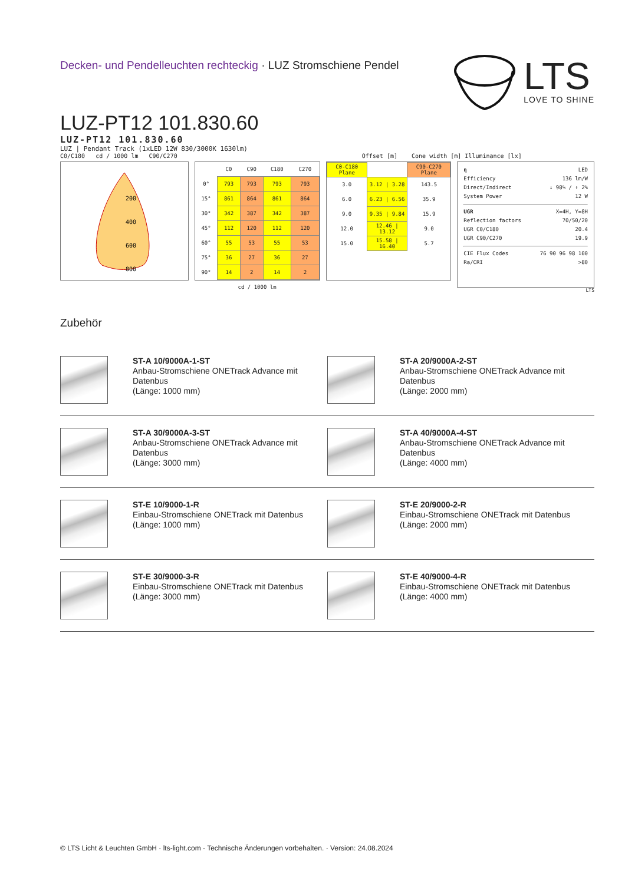Decken- und Pendelleuchten rechteckig · LUZ Stromschiene Pendel
LTS
LOVE TO SHINE
LUZ-PT12 101.830.60
LUZ-PT12 101.830.60
LUZ | Pendant Track (1xLED 12W 830/3000K 1630lm)
C0/C180 cd / 1000 lm C90/C270 Offset [m] Cone width [m] Illuminance [lx]
200
400
600
800
| | C0 | C90 | C180 | C270 |
| --- | --- | --- | --- | --- |
| 0° | 793 | 793 | 793 | 793 |
| 15° | 861 | 864 | 861 | 864 |
| 30° | 342 | 387 | 342 | 387 |
| 45° | 112 | 120 | 112 | 120 |
| 60° | 55 | 53 | 55 | 53 |
| 75° | 36 | 27 | 36 | 27 |
| 90° | 14 | 2 | 14 | 2 |
| cd / 1000 lm | | | | |
| C0-C180 Plane | | C90-C270 Plane |
| 3.0 | 3.12 / 3.28 | 143.5 |
| 6.0 | 6.23 / 6.56 | 35.9 |
| 9.0 | 9.35 / 9.84 | 15.9 |
| 12.0 | 12.46 / 13.12 | 9.0 |
| 15.0 | 15.58 / 16.40 | 5.7 |
η LED
Efficiency 136 lm/W
Direct/Indirect ↓ 98% / ↑ 2%
System Power 12 W
UGR X=4H, Y=8H
Reflection factors 70/50/20
UGR C0/C180 20.4
UGR C90/C270 19.9
CIE Flux Codes 76 90 96 98 100
Ra/CRI >80
LTS
Zubehör
ST-A 10/9000A-1-ST
Anbau-Stromschiene ONETrack Advance mit Datenbus
(Länge: 1000 mm)
ST-A 20/9000A-2-ST
Anbau-Stromschiene ONETrack Advance mit Datenbus
(Länge: 2000 mm)
ST-A 30/9000A-3-ST
Anbau-Stromschiene ONETrack Advance mit Datenbus
(Länge: 3000 mm)
ST-A 40/9000A-4-ST
Anbau-Stromschiene ONETrack Advance mit Datenbus
(Länge: 4000 mm)
ST-E 10/9000-1-R
Einbau-Stromschiene ONETrack mit Datenbus
(Länge: 1000 mm)
ST-E 20/9000-2-R
Einbau-Stromschiene ONETrack mit Datenbus
(Länge: 2000 mm)
ST-E 30/9000-3-R
Einbau-Stromschiene ONETrack mit Datenbus
(Länge: 3000 mm)
ST-E 40/9000-4-R
Einbau-Stromschiene ONETrack mit Datenbus
(Länge: 4000 mm)
© LTS Licht & Leuchten GmbH · lts-light.com · Technische Änderungen vorbehalten. · Version: 24.08.2024